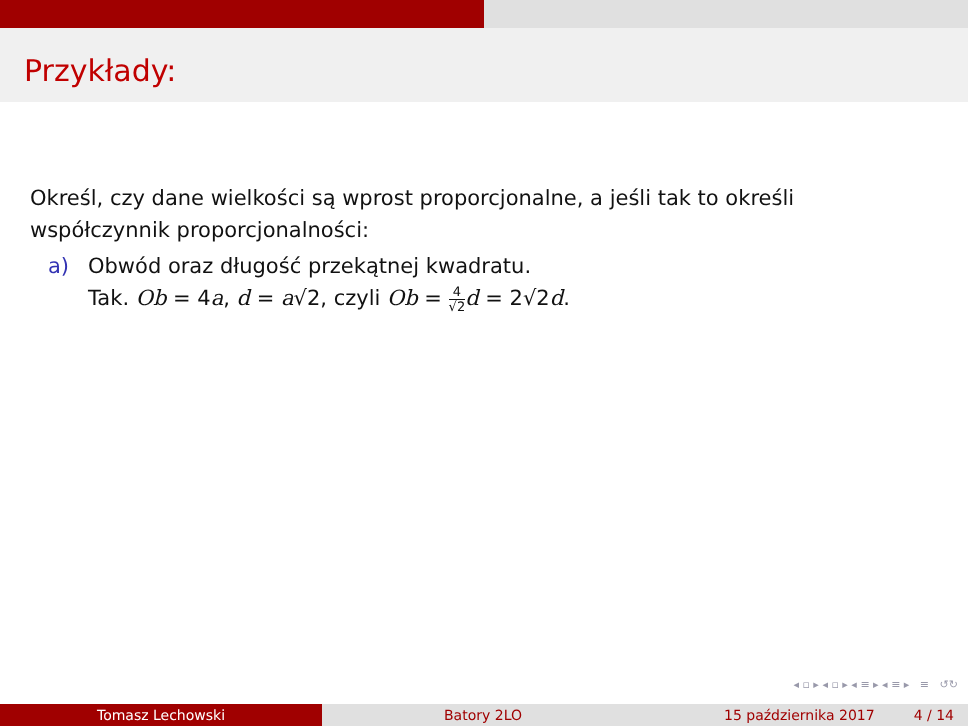Przykłady:
Określ, czy dane wielkości są wprost proporcjonalne, a jeśli tak to określi współczynnik proporcjonalności:
a) Obwód oraz długość przekątnej kwadratu.
Tak. Ob = 4a, d = a√2, czyli Ob = 4 √2 d = 2√2d.
◂ ▫ ▸ ◂ ▫ ▸ ◂ ≡ ▸ ◂ ≡ ▸ ≡ ↺↻
Tomasz Lechowski Batory 2LO 15 października 2017 4 / 14